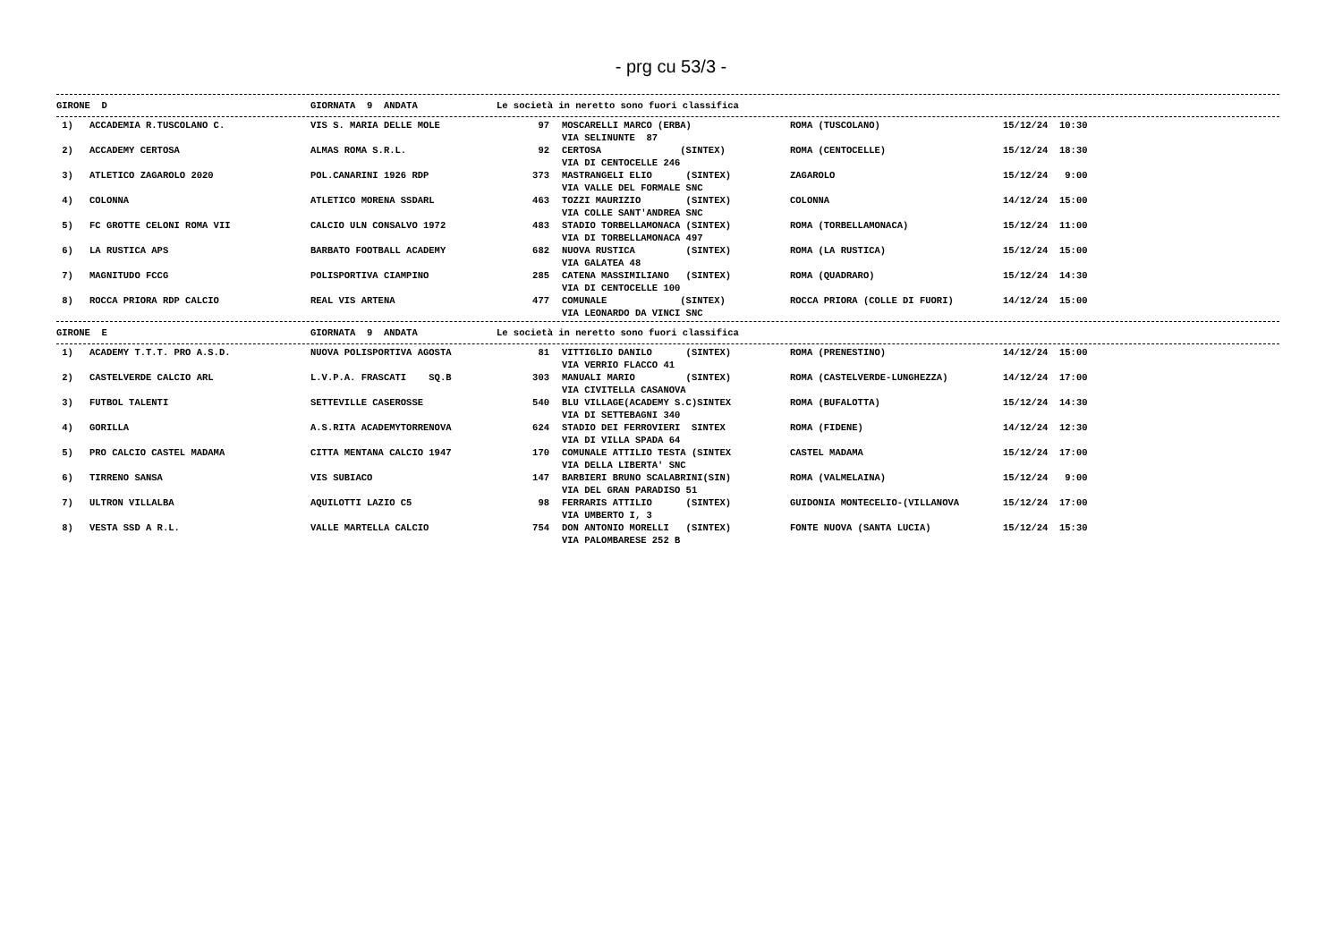- prg cu 53/3 -
| GIRONE D | GIORNATA 9 ANDATA Le società in neretto sono fuori classifica |
| 1) | ACCADEMIA R.TUSCOLANO C. | VIS S. MARIA DELLE MOLE | 97 | MOSCARELLI MARCO (ERBA) VIA SELINUNTE 87 | ROMA (TUSCOLANO) | 15/12/24 10:30 |
| 2) | ACCADEMY CERTOSA | ALMAS ROMA S.R.L. | 92 | CERTOSA (SINTEX) VIA DI CENTOCELLE 246 | ROMA (CENTOCELLE) | 15/12/24 18:30 |
| 3) | ATLETICO ZAGAROLO 2020 | POL.CANARINI 1926 RDP | 373 | MASTRANGELI ELIO (SINTEX) VIA VALLE DEL FORMALE SNC | ZAGAROLO | 15/12/24 9:00 |
| 4) | COLONNA | ATLETICO MORENA SSDARL | 463 | TOZZI MAURIZIO (SINTEX) VIA COLLE SANT'ANDREA SNC | COLONNA | 14/12/24 15:00 |
| 5) | FC GROTTE CELONI ROMA VII | CALCIO ULN CONSALVO 1972 | 483 | STADIO TORBELLAMONACA (SINTEX) VIA DI TORBELLAMONACA 497 | ROMA (TORBELLAMONACA) | 15/12/24 11:00 |
| 6) | LA RUSTICA APS | BARBATO FOOTBALL ACADEMY | 682 | NUOVA RUSTICA (SINTEX) VIA GALATEA 48 | ROMA (LA RUSTICA) | 15/12/24 15:00 |
| 7) | MAGNITUDO FCCG | POLISPORTIVA CIAMPINO | 285 | CATENA MASSIMILIANO (SINTEX) VIA DI CENTOCELLE 100 | ROMA (QUADRARO) | 15/12/24 14:30 |
| 8) | ROCCA PRIORA RDP CALCIO | REAL VIS ARTENA | 477 | COMUNALE (SINTEX) VIA LEONARDO DA VINCI SNC | ROCCA PRIORA (COLLE DI FUORI) | 14/12/24 15:00 |
| GIRONE E | GIORNATA 9 ANDATA Le società in neretto sono fuori classifica |
| 1) | ACADEMY T.T.T. PRO A.S.D. | NUOVA POLISPORTIVA AGOSTA | 81 | VITTIGLIO DANILO (SINTEX) VIA VERRIO FLACCO 41 | ROMA (PRENESTINO) | 14/12/24 15:00 |
| 2) | CASTELVERDE CALCIO ARL | L.V.P.A. FRASCATI SQ.B | 303 | MANUALI MARIO (SINTEX) VIA CIVITELLA CASANOVA | ROMA (CASTELVERDE-LUNGHEZZA) | 14/12/24 17:00 |
| 3) | FUTBOL TALENTI | SETTEVILLE CASEROSSE | 540 | BLU VILLAGE(ACADEMY S.C)SINTEX VIA DI SETTEBAGNI 340 | ROMA (BUFALOTTA) | 15/12/24 14:30 |
| 4) | GORILLA | A.S.RITA ACADEMYTORRENOVA | 624 | STADIO DEI FERROVIERI SINTEX VIA DI VILLA SPADA 64 | ROMA (FIDENE) | 14/12/24 12:30 |
| 5) | PRO CALCIO CASTEL MADAMA | CITTA MENTANA CALCIO 1947 | 170 | COMUNALE ATTILIO TESTA (SINTEX VIA DELLA LIBERTA' SNC | CASTEL MADAMA | 15/12/24 17:00 |
| 6) | TIRRENO SANSA | VIS SUBIACO | 147 | BARBIERI BRUNO SCALABRINI(SIN) VIA DEL GRAN PARADISO 51 | ROMA (VALMELAINA) | 15/12/24 9:00 |
| 7) | ULTRON VILLALBA | AQUILOTTI LAZIO C5 | 98 | FERRARIS ATTILIO (SINTEX) VIA UMBERTO I, 3 | GUIDONIA MONTECELIO-(VILLANOVA | 15/12/24 17:00 |
| 8) | VESTA SSD A R.L. | VALLE MARTELLA CALCIO | 754 | DON ANTONIO MORELLI (SINTEX) VIA PALOMBARESE 252 B | FONTE NUOVA (SANTA LUCIA) | 15/12/24 15:30 |